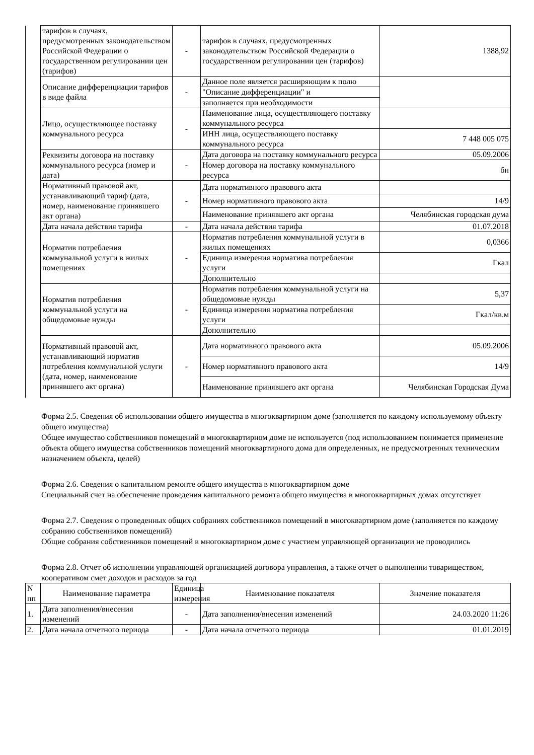| | тарифов в случаях, предусмотренных законодательством Российской Федерации о государственном регулировании цен (тарифов) | - | тарифов в случаях, предусмотренных законодательством Российской Федерации о государственном регулировании цен (тарифов) | 1388,92 |
| | Описание дифференциации тарифов в виде файла | - | Данное поле является расширяющим к полю | |
| | | | "Описание дифференциации" и | |
| | | | заполняется при необходимости | |
| | Лицо, осуществляющее поставку коммунального ресурса | - | Наименование лица, осуществляющего поставку коммунального ресурса | |
| | | | ИНН лица, осуществляющего поставку коммунального ресурса | 7 448 005 075 |
| | Реквизиты договора на поставку коммунального ресурса (номер и дата) | - | Дата договора на поставку коммунального ресурса | 05.09.2006 |
| | | | Номер договора на поставку коммунального ресурса | бн |
| | Нормативный правовой акт, устанавливающий тариф (дата, номер, наименование принявшего акт органа) | - | Дата нормативного правового акта | |
| | | | Номер нормативного правового акта | 14/9 |
| | | | Наименование принявшего акт органа | Челябинская городская дума |
| | Дата начала действия тарифа | - | Дата начала действия тарифа | 01.07.2018 |
| | Норматив потребления коммунальной услуги в жилых помещениях | - | Норматив потребления коммунальной услуги в жилых помещениях | 0,0366 |
| | | | Единица измерения норматива потребления услуги | Гкал |
| | | | Дополнительно | |
| | Норматив потребления коммунальной услуги на общедомовые нужды | - | Норматив потребления коммунальной услуги на общедомовые нужды | 5,37 |
| | | | Единица измерения норматива потребления услуги | Гкал/кв.м |
| | | | Дополнительно | |
| | Нормативный правовой акт, устанавливающий норматив потребления коммунальной услуги (дата, номер, наименование принявшего акт органа) | - | Дата нормативного правового акта | 05.09.2006 |
| | | | Номер нормативного правового акта | 14/9 |
| | | | Наименование принявшего акт органа | Челябинская Городская Дума |
Форма 2.5. Сведения об использовании общего имущества в многоквартирном доме (заполняется по каждому используемому объекту общего имущества)
Общее имущество собственников помещений в многоквартирном доме не используется (под использованием понимается применение объекта общего имущества собственников помещений многоквартирного дома для определенных, не предусмотренных техническим назначением объекта, целей)
Форма 2.6. Сведения о капитальном ремонте общего имущества в многоквартирном доме
Специальный счет на обеспечение проведения капитального ремонта общего имущества в многоквартирных домах отсутствует
Форма 2.7. Сведения о проведенных общих собраниях собственников помещений в многоквартирном доме (заполняется по каждому собранию собственников помещений)
Общие собрания собственников помещений в многоквартирном доме с участием управляющей организации не проводились
Форма 2.8. Отчет об исполнении управляющей организацией договора управления, а также отчет о выполнении товариществом, кооперативом смет доходов и расходов за год
| N пп | Наименование параметра | Единица измерения | Наименование показателя | Значение показателя |
| --- | --- | --- | --- | --- |
| 1. | Дата заполнения/внесения изменений | - | Дата заполнения/внесения изменений | 24.03.2020 11:26 |
| 2. | Дата начала отчетного периода | - | Дата начала отчетного периода | 01.01.2019 |